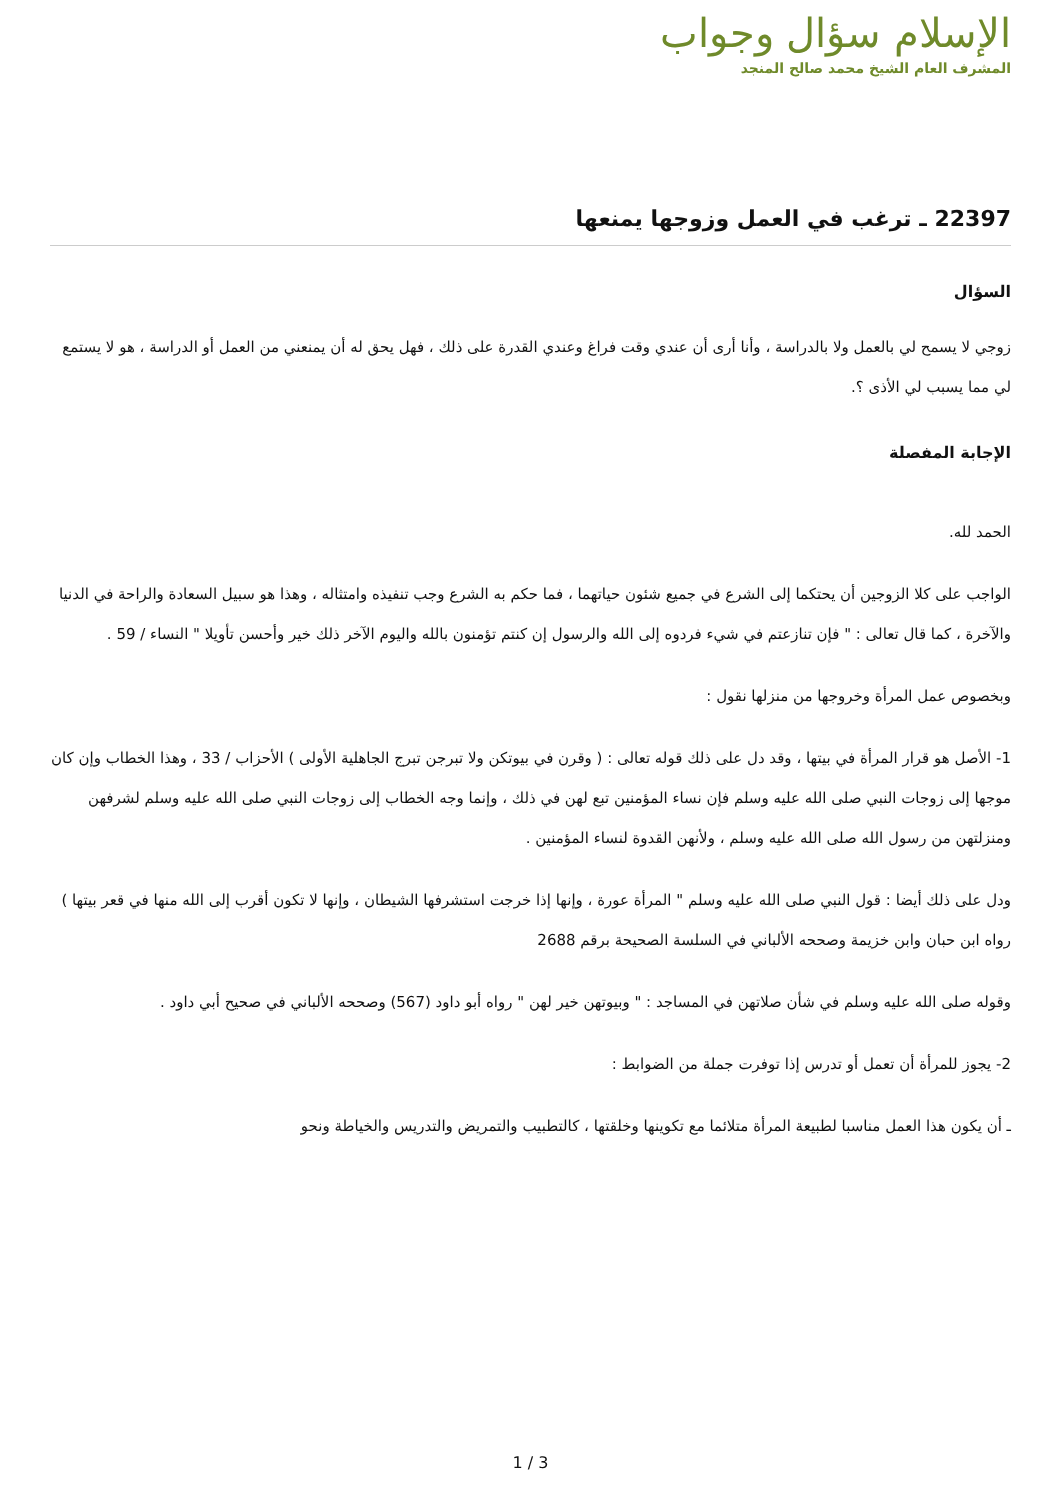الإسلام سؤال وجواب
المشرف العام الشيخ محمد صالح المنجد
22397 ـ ترغب في العمل وزوجها يمنعها
السؤال
زوجي لا يسمح لي بالعمل ولا بالدراسة ، وأنا أرى أن عندي وقت فراغ وعندي القدرة على ذلك ، فهل يحق له أن يمنعني من العمل أو الدراسة ، هو لا يستمع لي مما يسبب لي الأذى ؟.
الإجابة المفصلة
الحمد لله.
الواجب على كلا الزوجين أن يحتكما إلى الشرع في جميع شئون حياتهما ، فما حكم به الشرع وجب تنفيذه وامتثاله ، وهذا هو سبيل السعادة والراحة في الدنيا والآخرة ، كما قال تعالى : " فإن تنازعتم في شيء فردوه إلى الله والرسول إن كنتم تؤمنون بالله واليوم الآخر ذلك خير وأحسن تأويلا " النساء / 59 .
وبخصوص عمل المرأة وخروجها من منزلها نقول :
1- الأصل هو قرار المرأة في بيتها ، وقد دل على ذلك قوله تعالى : ( وقرن في بيوتكن ولا تبرجن تبرج الجاهلية الأولى ) الأحزاب / 33 ، وهذا الخطاب وإن كان موجها إلى زوجات النبي صلى الله عليه وسلم فإن نساء المؤمنين تبع لهن في ذلك ، وإنما وجه الخطاب إلى زوجات النبي صلى الله عليه وسلم لشرفهن ومنزلتهن من رسول الله صلى الله عليه وسلم ، ولأنهن القدوة لنساء المؤمنين .
ودل على ذلك أيضا : قول النبي صلى الله عليه وسلم " المرأة عورة ، وإنها إذا خرجت استشرفها الشيطان ، وإنها لا تكون أقرب إلى الله منها في قعر بيتها ) رواه ابن حبان وابن خزيمة وصححه الألباني في السلسة الصحيحة برقم 2688
وقوله صلى الله عليه وسلم في شأن صلاتهن في المساجد : " وبيوتهن خير لهن " رواه أبو داود (567) وصححه الألباني في صحيح أبي داود .
2- يجوز للمرأة أن تعمل أو تدرس إذا توفرت جملة من الضوابط :
ـ أن يكون هذا العمل مناسبا لطبيعة المرأة متلائما مع تكوينها وخلقتها ، كالتطبيب والتمريض والتدريس والخياطة ونحو
1 / 3